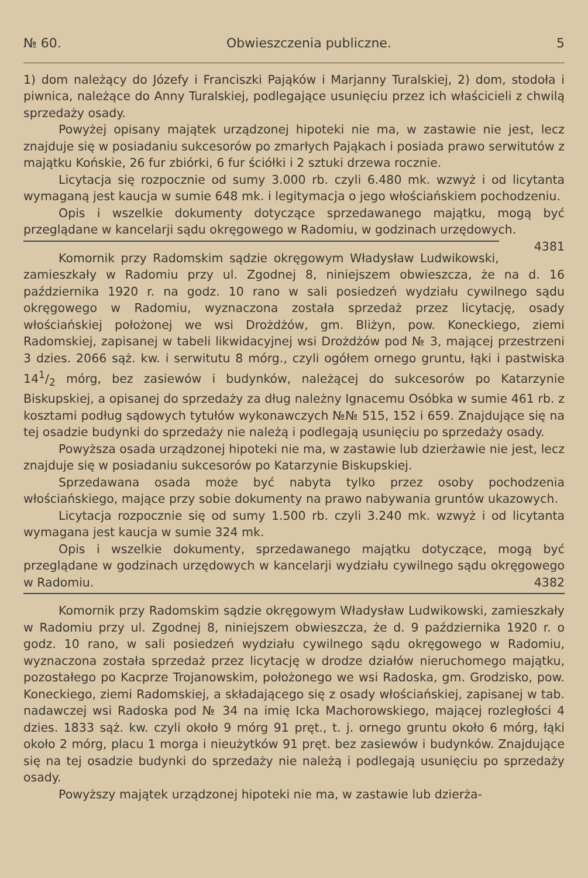№ 60. Obwieszczenia publiczne. 5
1) dom należący do Józefy i Franciszki Pająków i Marjanny Turalskiej, 2) dom, stodoła i piwnica, należące do Anny Turalskiej, podlegające usunięciu przez ich właścicieli z chwilą sprzedaży osady.
Powyżej opisany majątek urządzonej hipoteki nie ma, w zastawie nie jest, lecz znajduje się w posiadaniu sukcesorów po zmarłych Pająkach i posiada prawo serwitutów z majątku Końskie, 26 fur zbiórki, 6 fur ściółki i 2 sztuki drzewa rocznie.
Licytacja się rozpocznie od sumy 3.000 rb. czyli 6.480 mk. wzwyż i od licytanta wymaganą jest kaucja w sumie 648 mk. i legitymacja o jego włościańskiem pochodzeniu.
Opis i wszelkie dokumenty dotyczące sprzedawanego majątku, mogą być przeglądane w kancelarji sądu okręgowego w Radomiu, w godzinach urzędowych. 4381
Komornik przy Radomskim sądzie okręgowym Władysław Ludwikowski, zamieszkały w Radomiu przy ul. Zgodnej 8, niniejszem obwieszcza, że na d. 16 października 1920 r. na godz. 10 rano w sali posiedzeń wydziału cywilnego sądu okręgowego w Radomiu, wyznaczona została sprzedaż przez licytację, osady włościańskiej położonej we wsi Drożdżów, gm. Bliżyn, pow. Koneckiego, ziemi Radomskiej, zapisanej w tabeli likwidacyjnej wsi Drożdżów pod № 3, mającej przestrzeni 3 dzies. 2066 sąż. kw. i serwitutu 8 mórg., czyli ogółem ornego gruntu, łąki i pastwiska 141/2 mórg, bez zasiewów i budynków, należącej do sukcesorów po Katarzynie Biskupskiej, a opisanej do sprzedaży za dług należny Ignacemu Osóbka w sumie 461 rb. z kosztami podług sądowych tytułów wykonawczych №№ 515, 152 i 659. Znajdujące się na tej osadzie budynki do sprzedaży nie należą i podlegają usunięciu po sprzedaży osady.
Powyższa osada urządzonej hipoteki nie ma, w zastawie lub dzierżawie nie jest, lecz znajduje się w posiadaniu sukcesorów po Katarzynie Biskupskiej.
Sprzedawana osada może być nabyta tylko przez osoby pochodzenia włościańskiego, mające przy sobie dokumenty na prawo nabywania gruntów ukazowych.
Licytacja rozpocznie się od sumy 1.500 rb. czyli 3.240 mk. wzwyż i od licytanta wymagana jest kaucja w sumie 324 mk.
Opis i wszelkie dokumenty, sprzedawanego majątku dotyczące, mogą być przeglądane w godzinach urzędowych w kancelarji wydziału cywilnego sądu okręgowego w Radomiu. 4382
Komornik przy Radomskim sądzie okręgowym Władysław Ludwikowski, zamieszkały w Radomiu przy ul. Zgodnej 8, niniejszem obwieszcza, że d. 9 października 1920 r. o godz. 10 rano, w sali posiedzeń wydziału cywilnego sądu okręgowego w Radomiu, wyznaczona została sprzedaż przez licytację w drodze działów nieruchomego majątku, pozostałego po Kacprze Trojanowskim, położonego we wsi Radoska, gm. Grodzisko, pow. Koneckiego, ziemi Radomskiej, a składającego się z osady włościańskiej, zapisanej w tab. nadawczej wsi Radoska pod № 34 na imię Icka Machorowskiego, mającej rozległości 4 dzies. 1833 sąż. kw. czyli około 9 mórg 91 pręt., t. j. ornego gruntu około 6 mórg, łąki około 2 mórg, placu 1 morga i nieużytków 91 pręt. bez zasiewów i budynków. Znajdujące się na tej osadzie budynki do sprzedaży nie należą i podlegają usunięciu po sprzedaży osady.
Powyższy majątek urządzonej hipoteki nie ma, w zastawie lub dzierża-